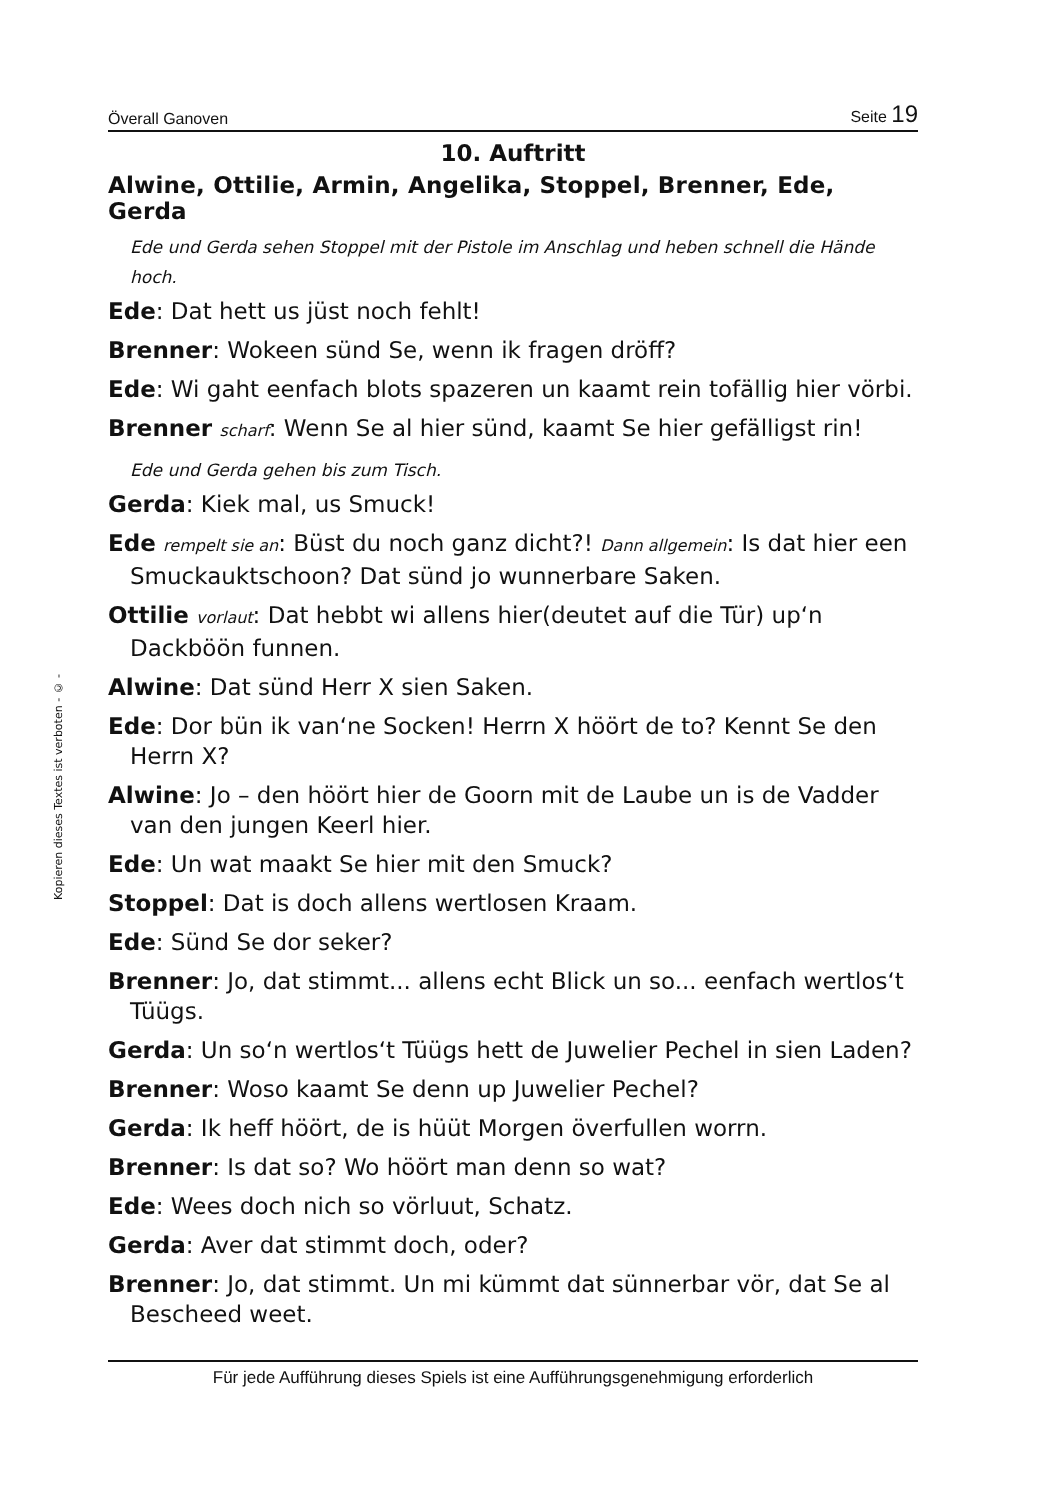Kopieren dieses Textes ist verboten - © -
Överall Ganoven Seite 19
10. Auftritt
Alwine, Ottilie, Armin, Angelika, Stoppel, Brenner, Ede, Gerda
Ede und Gerda sehen Stoppel mit der Pistole im Anschlag und heben schnell die Hände hoch.
Ede: Dat hett us jüst noch fehlt!
Brenner: Wokeen sünd Se, wenn ik fragen dröff?
Ede: Wi gaht eenfach blots spazeren un kaamt rein tofällig hier vörbi.
Brenner scharf: Wenn Se al hier sünd, kaamt Se hier gefälligst rin!
Ede und Gerda gehen bis zum Tisch.
Gerda: Kiek mal, us Smuck!
Ede rempelt sie an: Büst du noch ganz dicht?! Dann allgemein: Is dat hier een Smuckauktschoon? Dat sünd jo wunnerbare Saken.
Ottilie vorlaut: Dat hebbt wi allens hier(deutet auf die Tür) up‘n Dackböön funnen.
Alwine: Dat sünd Herr X sien Saken.
Ede: Dor bün ik van‘ne Socken! Herrn X höört de to? Kennt Se den Herrn X?
Alwine: Jo – den höört hier de Goorn mit de Laube un is de Vadder van den jungen Keerl hier.
Ede: Un wat maakt Se hier mit den Smuck?
Stoppel: Dat is doch allens wertlosen Kraam.
Ede: Sünd Se dor seker?
Brenner: Jo, dat stimmt... allens echt Blick un so... eenfach wertlos‘t Tüügs.
Gerda: Un so‘n wertlos‘t Tüügs hett de Juwelier Pechel in sien Laden?
Brenner: Woso kaamt Se denn up Juwelier Pechel?
Gerda: Ik heff höört, de is hüüt Morgen överfullen worrn.
Brenner: Is dat so? Wo höört man denn so wat?
Ede: Wees doch nich so vörluut, Schatz.
Gerda: Aver dat stimmt doch, oder?
Brenner: Jo, dat stimmt. Un mi kümmt dat sünnerbar vör, dat Se al Bescheed weet.
Für jede Aufführung dieses Spiels ist eine Aufführungsgenehmigung erforderlich